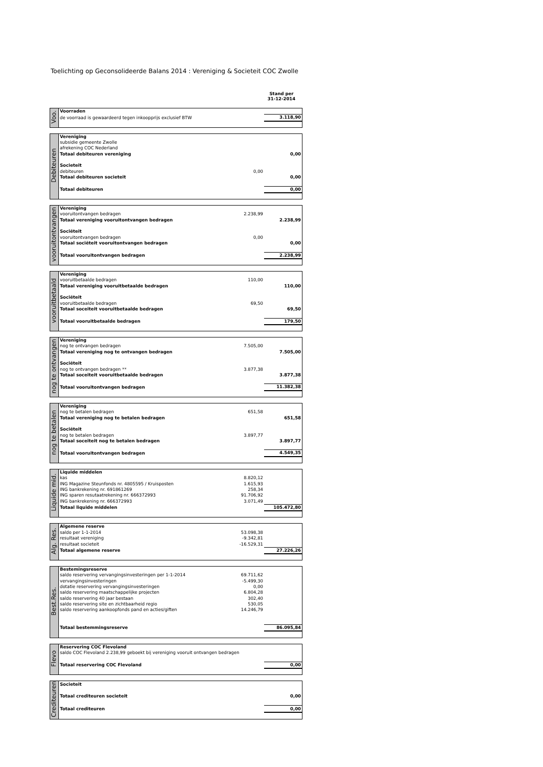Toelichting op Geconsolideerde Balans 2014 : Vereniging & Societeit COC Zwolle
Stand per
31-12-2014
| Voo. | Voorraden | | |
| | de voorraad is gewaardeerd tegen inkoopprijs exclusief BTW | | 3.118,90 |
| Debiteuren | Vereniging | | |
| | subsidie gemeente Zwolle | | |
| | afrekening COC Nederland | | |
| | Totaal debiteuren vereniging | | 0,00 |
| | Societeit | | |
| | debiteuren | 0,00 | |
| | Totaal debiteuren societeit | | 0,00 |
| | Totaal debiteuren | | 0,00 |
| vooruitontvangen | Vereniging | | |
| | vooruitontvangen bedragen | 2.238,99 | |
| | Totaal vereniging vooruitontvangen bedragen | | 2.238,99 |
| | Sociëteit | | |
| | vooruitontvangen bedragen | 0,00 | |
| | Totaal sociëteit vooruitontvangen bedragen | | 0,00 |
| | Totaal vooruitontvangen bedragen | | 2.238,99 |
| vooruitbetaald | Vereniging | | |
| | vooruitbetaalde bedragen | 110,00 | |
| | Totaal vereniging vooruitbetaalde bedragen | | 110,00 |
| | Sociëteit | | |
| | vooruitbetaalde bedragen | 69,50 | |
| | Totaal soceiteit vooruitbetaalde bedragen | | 69,50 |
| | Totaal vooruitbetaalde bedragen | | 179,50 |
| nog te ontvangen | Vereniging | | |
| | nog te ontvangen bedragen | 7.505,00 | |
| | Totaal vereniging nog te ontvangen bedragen | | 7.505,00 |
| | Sociëteit | | |
| | nog te ontvangen bedragen ** | 3.877,38 | |
| | Totaal soceiteit vooruitbetaalde bedragen | | 3.877,38 |
| | Totaal vooruitontvangen bedragen | | 11.382,38 |
| nog te betalen | Vereniging | | |
| | nog te betalen bedragen | 651,58 | |
| | Totaal vereniging nog te betalen bedragen | | 651,58 |
| | Sociëteit | | |
| | nog te betalen bedragen | 3.897,77 | |
| | Totaal soceiteit nog te betalen bedragen | | 3.897,77 |
| | Totaal vooruitontvangen bedragen | | 4.549,35 |
| Liquide mid. | Liquide middelen | | |
| | kas | 8.820,12 | |
| | ING Magazine Steunfonds nr. 4805595 / Kruisposten | 1.615,93 | |
| | ING bankrekening nr. 691861269 | 258,34 | |
| | ING sparen resutaatrekening nr. 666372993 | 91.706,92 | |
| | ING bankrekening nr. 666372993 | 3.071,49 | |
| | Totaal liquide middelen | | 105.472,80 |
| Alg. Res. | Algemene reserve | | |
| | saldo per 1-1-2014 | 53.098,38 | |
| | resultaat vereniging | -9.342,81 | |
| | resultaat societeit | -16.529,31 | |
| | Totaal algemene reserve | | 27.226,26 |
| Best.Res. | Bestemingsreserve | | |
| | saldo reservering vervangingsinvesteringen per 1-1-2014 | 69.711,62 | |
| | vervangingsinvesteringen | -5.499,30 | |
| | dotatie reservering vervangingsinvesteringen | 0,00 | |
| | saldo reservering maatschappelijke projecten | 6.804,28 | |
| | saldo reservering 40 jaar bestaan | 302,40 | |
| | saldo reservering site en zichtbaarheid regio | 530,05 | |
| | saldo reservering aankoopfonds pand en acties/giften | 14.246,79 | |
| | Totaal bestemmingsreserve | | 86.095,84 |
| Flevo | Reservering COC Flevoland | | |
| | saldo COC Flevoland 2.238,99 geboekt bij vereniging vooruit ontvangen bedragen | | |
| | Totaal reservering COC Flevoland | | 0,00 |
| Crediteuren | Societeit | | |
| | Totaal crediteuren societeit | | 0,00 |
| | Totaal crediteuren | | 0,00 |